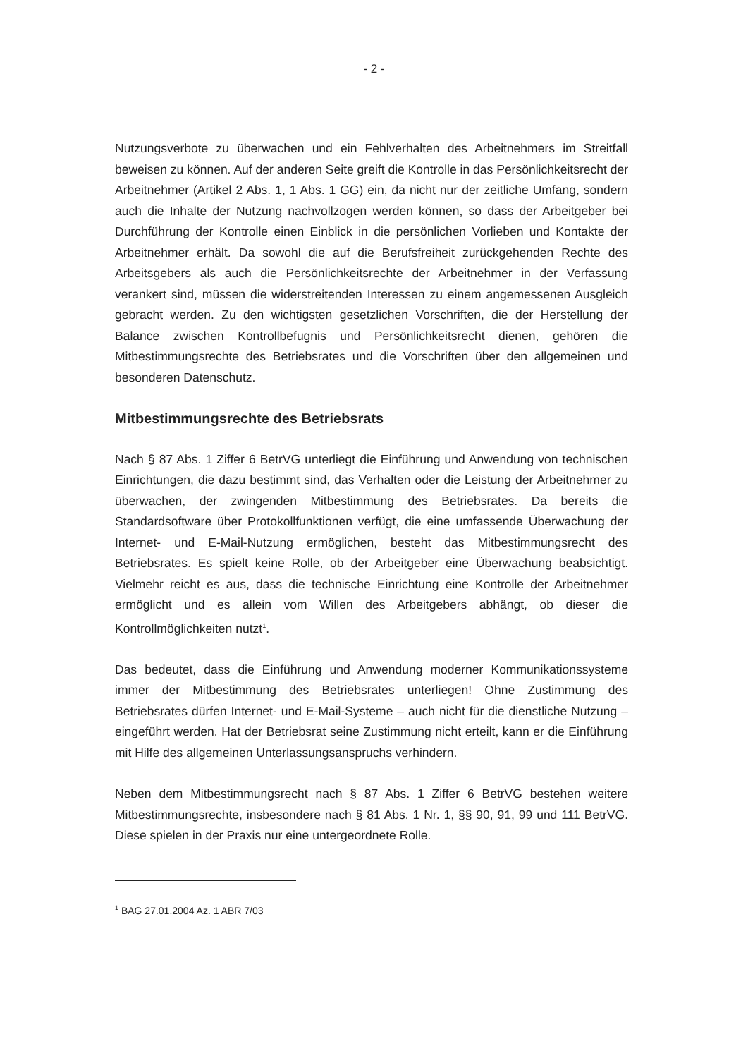- 2 -
Nutzungsverbote zu überwachen und ein Fehlverhalten des Arbeitnehmers im Streitfall beweisen zu können. Auf der anderen Seite greift die Kontrolle in das Persönlichkeitsrecht der Arbeitnehmer (Artikel 2 Abs. 1, 1 Abs. 1 GG) ein, da nicht nur der zeitliche Umfang, sondern auch die Inhalte der Nutzung nachvollzogen werden können, so dass der Arbeitgeber bei Durchführung der Kontrolle einen Einblick in die persönlichen Vorlieben und Kontakte der Arbeitnehmer erhält. Da sowohl die auf die Berufsfreiheit zurückgehenden Rechte des Arbeitsgebers als auch die Persönlichkeitsrechte der Arbeitnehmer in der Verfassung verankert sind, müssen die widerstreitenden Interessen zu einem angemessenen Ausgleich gebracht werden. Zu den wichtigsten gesetzlichen Vorschriften, die der Herstellung der Balance zwischen Kontrollbefugnis und Persönlichkeitsrecht dienen, gehören die Mitbestimmungsrechte des Betriebsrates und die Vorschriften über den allgemeinen und besonderen Datenschutz.
Mitbestimmungsrechte des Betriebsrats
Nach § 87 Abs. 1 Ziffer 6 BetrVG unterliegt die Einführung und Anwendung von technischen Einrichtungen, die dazu bestimmt sind, das Verhalten oder die Leistung der Arbeitnehmer zu überwachen, der zwingenden Mitbestimmung des Betriebsrates. Da bereits die Standardsoftware über Protokollfunktionen verfügt, die eine umfassende Überwachung der Internet- und E-Mail-Nutzung ermöglichen, besteht das Mitbestimmungsrecht des Betriebsrates. Es spielt keine Rolle, ob der Arbeitgeber eine Überwachung beabsichtigt. Vielmehr reicht es aus, dass die technische Einrichtung eine Kontrolle der Arbeitnehmer ermöglicht und es allein vom Willen des Arbeitgebers abhängt, ob dieser die Kontrollmöglichkeiten nutzt<sup>1</sup>.
Das bedeutet, dass die Einführung und Anwendung moderner Kommunikationssysteme immer der Mitbestimmung des Betriebsrates unterliegen! Ohne Zustimmung des Betriebsrates dürfen Internet- und E-Mail-Systeme – auch nicht für die dienstliche Nutzung – eingeführt werden. Hat der Betriebsrat seine Zustimmung nicht erteilt, kann er die Einführung mit Hilfe des allgemeinen Unterlassungsanspruchs verhindern.
Neben dem Mitbestimmungsrecht nach § 87 Abs. 1 Ziffer 6 BetrVG bestehen weitere Mitbestimmungsrechte, insbesondere nach § 81 Abs. 1 Nr. 1, §§ 90, 91, 99 und 111 BetrVG. Diese spielen in der Praxis nur eine untergeordnete Rolle.
<sup>1</sup> BAG 27.01.2004 Az. 1 ABR 7/03